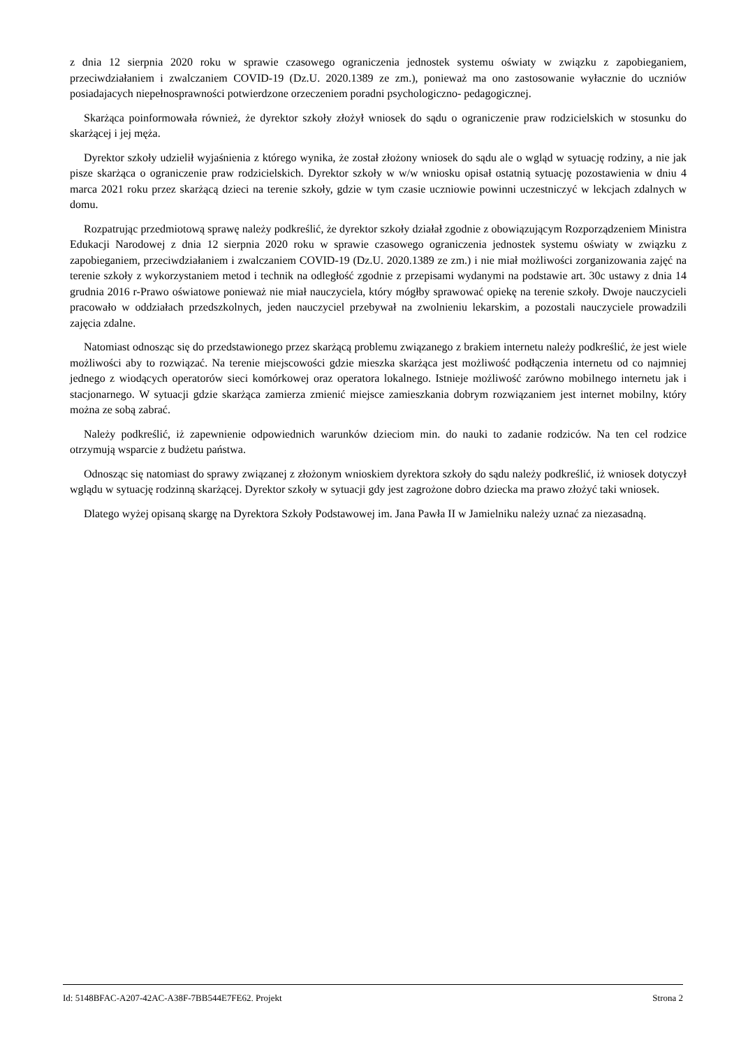z dnia 12 sierpnia 2020 roku w sprawie czasowego ograniczenia jednostek systemu oświaty w związku z zapobieganiem, przeciwdziałaniem i zwalczaniem COVID-19 (Dz.U. 2020.1389 ze zm.), ponieważ ma ono zastosowanie wyłacznie do uczniów posiadajacych niepełnosprawności potwierdzone orzeczeniem poradni psychologiczno- pedagogicznej.
Skarżąca poinformowała również, że dyrektor szkoły złożył wniosek do sądu o ograniczenie praw rodzicielskich w stosunku do skarżącej i jej męża.
Dyrektor szkoły udzielił wyjaśnienia z którego wynika, że został złożony wniosek do sądu ale o wgląd w sytuację rodziny, a nie jak pisze skarżąca o ograniczenie praw rodzicielskich. Dyrektor szkoły w w/w wniosku opisał ostatnią sytuację pozostawienia w dniu 4 marca 2021 roku przez skarżącą dzieci na terenie szkoły, gdzie w tym czasie uczniowie powinni uczestniczyć w lekcjach zdalnych w domu.
Rozpatrując przedmiotową sprawę należy podkreślić, że dyrektor szkoły działał zgodnie z obowiązującym Rozporządzeniem Ministra Edukacji Narodowej z dnia 12 sierpnia 2020 roku w sprawie czasowego ograniczenia jednostek systemu oświaty w związku z zapobieganiem, przeciwdziałaniem i zwalczaniem COVID-19 (Dz.U. 2020.1389 ze zm.) i nie miał możliwości zorganizowania zajęć na terenie szkoły z wykorzystaniem metod i technik na odległość zgodnie z przepisami wydanymi na podstawie art. 30c ustawy z dnia 14 grudnia 2016 r-Prawo oświatowe ponieważ nie miał nauczyciela, który mógłby sprawować opiekę na terenie szkoły. Dwoje nauczycieli pracowało w oddziałach przedszkolnych, jeden nauczyciel przebywał na zwolnieniu lekarskim, a pozostali nauczyciele prowadzili zajęcia zdalne.
Natomiast odnosząc się do przedstawionego przez skarżącą problemu związanego z brakiem internetu należy podkreślić, że jest wiele możliwości aby to rozwiązać. Na terenie miejscowości gdzie mieszka skarżąca jest możliwość podłączenia internetu od co najmniej jednego z wiodących operatorów sieci komórkowej oraz operatora lokalnego. Istnieje możliwość zarówno mobilnego internetu jak i stacjonarnego. W sytuacji gdzie skarżąca zamierza zmienić miejsce zamieszkania dobrym rozwiązaniem jest internet mobilny, który można ze sobą zabrać.
Należy podkreślić, iż zapewnienie odpowiednich warunków dzieciom min. do nauki to zadanie rodziców. Na ten cel rodzice otrzymują wsparcie z budżetu państwa.
Odnosząc się natomiast do sprawy związanej z złożonym wnioskiem dyrektora szkoły do sądu należy podkreślić, iż wniosek dotyczył wglądu w sytuację rodzinną skarżącej. Dyrektor szkoły w sytuacji gdy jest zagrożone dobro dziecka ma prawo złożyć taki wniosek.
Dlatego wyżej opisaną skargę na Dyrektora Szkoły Podstawowej im. Jana Pawła II w Jamielniku należy uznać za niezasadną.
Id: 5148BFAC-A207-42AC-A38F-7BB544E7FE62. Projekt Strona 2